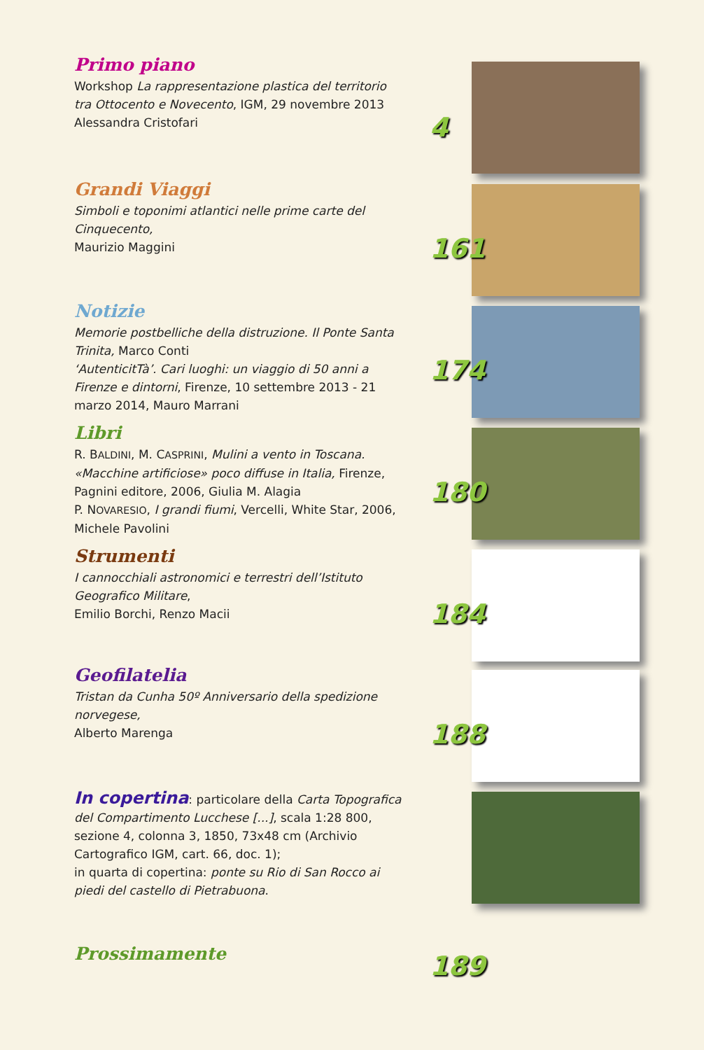Primo piano
Workshop La rappresentazione plastica del territorio tra Ottocento e Novecento, IGM, 29 novembre 2013
Alessandra Cristofari
4
Grandi Viaggi
Simboli e toponimi atlantici nelle prime carte del Cinquecento,
Maurizio Maggini
161
Notizie
Memorie postbelliche della distruzione. Il Ponte Santa Trinita, Marco Conti
‘AutenticitTà’. Cari luoghi: un viaggio di 50 anni a Firenze e dintorni, Firenze, 10 settembre 2013 - 21 marzo 2014, Mauro Marrani
174
Libri
R. BALDINI, M. CASPRINI, Mulini a vento in Toscana. «Macchine artificiose» poco diffuse in Italia, Firenze, Pagnini editore, 2006, Giulia M. Alagia
P. NOVARESIO, I grandi fiumi, Vercelli, White Star, 2006, Michele Pavolini
180
Strumenti
I cannocchiali astronomici e terrestri dell’Istituto Geografico Militare,
Emilio Borchi, Renzo Macii
184
Geofilatelia
Tristan da Cunha 50º Anniversario della spedizione norvegese,
Alberto Marenga
188
In copertina: particolare della Carta Topografica del Compartimento Lucchese [...], scala 1:28 800, sezione 4, colonna 3, 1850, 73x48 cm (Archivio Cartografico IGM, cart. 66, doc. 1);
in quarta di copertina: ponte su Rio di San Rocco ai piedi del castello di Pietrabuona.
Prossimamente
189